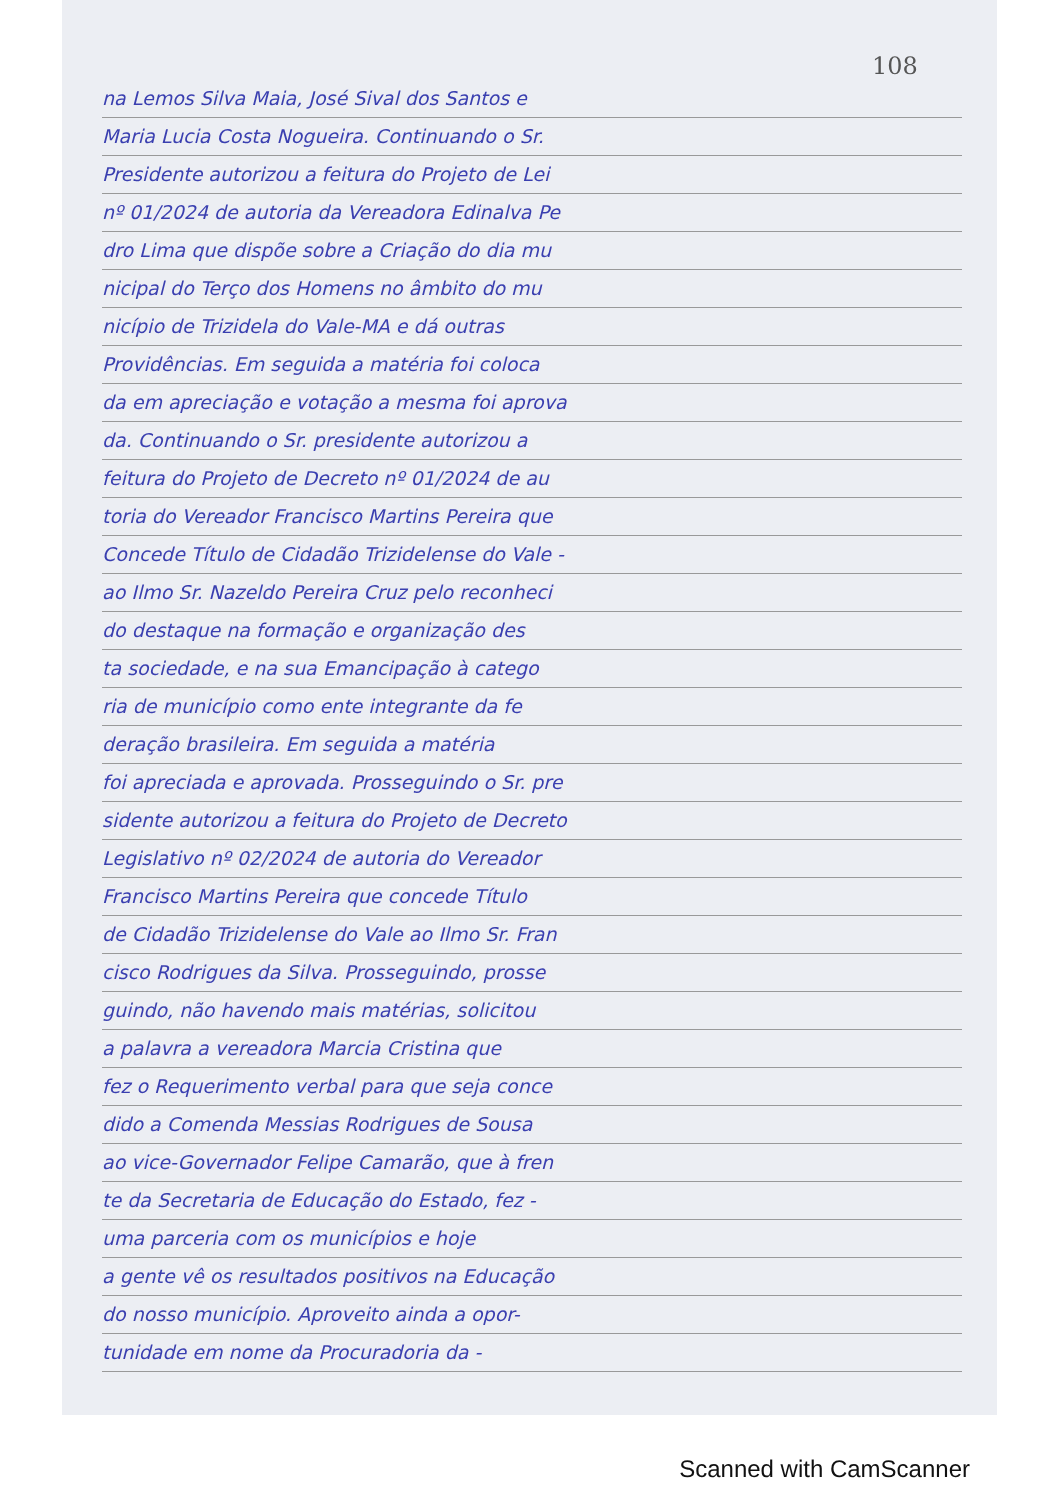108
na Lemos Silva Maia, José Sival dos Santos e
Maria Lucia Costa Nogueira. Continuando o Sr.
Presidente autorizou a feitura do Projeto de Lei
nº 01/2024 de autoria da Vereadora Edinalva Pe
dro Lima que dispõe sobre a Criação do dia mu
nicipal do Terço dos Homens no âmbito do mu
nicípio de Trizidela do Vale-MA e dá outras
Providências. Em seguida a matéria foi coloca
da em apreciação e votação a mesma foi aprova
da. Continuando o Sr. presidente autorizou a
feitura do Projeto de Decreto nº 01/2024 de au
toria do Vereador Francisco Martins Pereira que
Concede Título de Cidadão Trizidelense do Vale -
ao Ilmo Sr. Nazeldo Pereira Cruz pelo reconheci
do destaque na formação e organização des
ta sociedade, e na sua Emancipação à catego
ria de município como ente integrante da fe
deração brasileira. Em seguida a matéria
foi apreciada e aprovada. Prosseguindo o Sr. pre
sidente autorizou a feitura do Projeto de Decreto
Legislativo nº 02/2024 de autoria do Vereador
Francisco Martins Pereira que concede Título
de Cidadão Trizidelense do Vale ao Ilmo Sr. Fran
cisco Rodrigues da Silva. Prosseguindo, prosse
guindo, não havendo mais matérias, solicitou
a palavra a vereadora Marcia Cristina que
fez o Requerimento verbal para que seja conce
dido a Comenda Messias Rodrigues de Sousa
ao vice-Governador Felipe Camarão, que à fren
te da Secretaria de Educação do Estado, fez -
uma parceria com os municípios e hoje
a gente vê os resultados positivos na Educação
do nosso município. Aproveito ainda a opor-
tunidade em nome da Procuradoria da -
Scanned with CamScanner